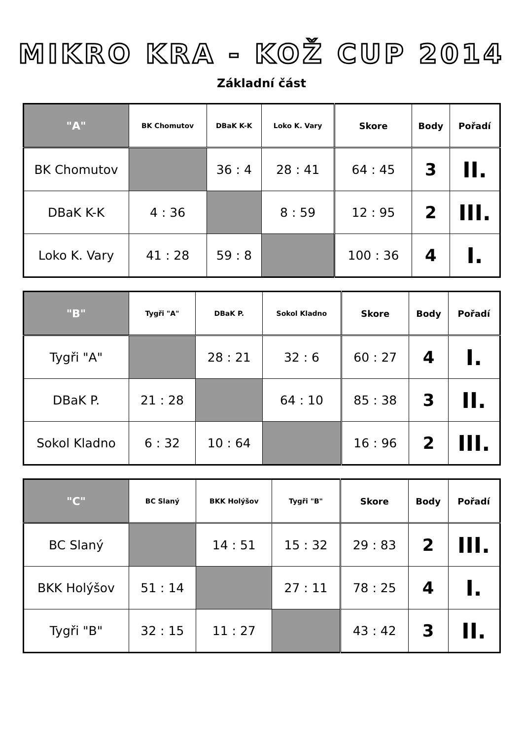MIKRO KRA - KOŽ CUP 2014
Základní část
| "A" | BK Chomutov | DBaK K-K | Loko K. Vary | Skore | Body | Pořadí |
| --- | --- | --- | --- | --- | --- | --- |
| BK Chomutov | | 36 : 4 | 28 : 41 | 64 : 45 | 3 | II. |
| DBaK K-K | 4 : 36 | | 8 : 59 | 12 : 95 | 2 | III. |
| Loko K. Vary | 41 : 28 | 59 : 8 | | 100 : 36 | 4 | I. |
| "B" | Tygři "A" | DBaK P. | Sokol Kladno | Skore | Body | Pořadí |
| --- | --- | --- | --- | --- | --- | --- |
| Tygři "A" | | 28 : 21 | 32 : 6 | 60 : 27 | 4 | I. |
| DBaK P. | 21 : 28 | | 64 : 10 | 85 : 38 | 3 | II. |
| Sokol Kladno | 6 : 32 | 10 : 64 | | 16 : 96 | 2 | III. |
| "C" | BC Slaný | BKK Holýšov | Tygři "B" | Skore | Body | Pořadí |
| --- | --- | --- | --- | --- | --- | --- |
| BC Slaný | | 14 : 51 | 15 : 32 | 29 : 83 | 2 | III. |
| BKK Holýšov | 51 : 14 | | 27 : 11 | 78 : 25 | 4 | I. |
| Tygři "B" | 32 : 15 | 11 : 27 | | 43 : 42 | 3 | II. |